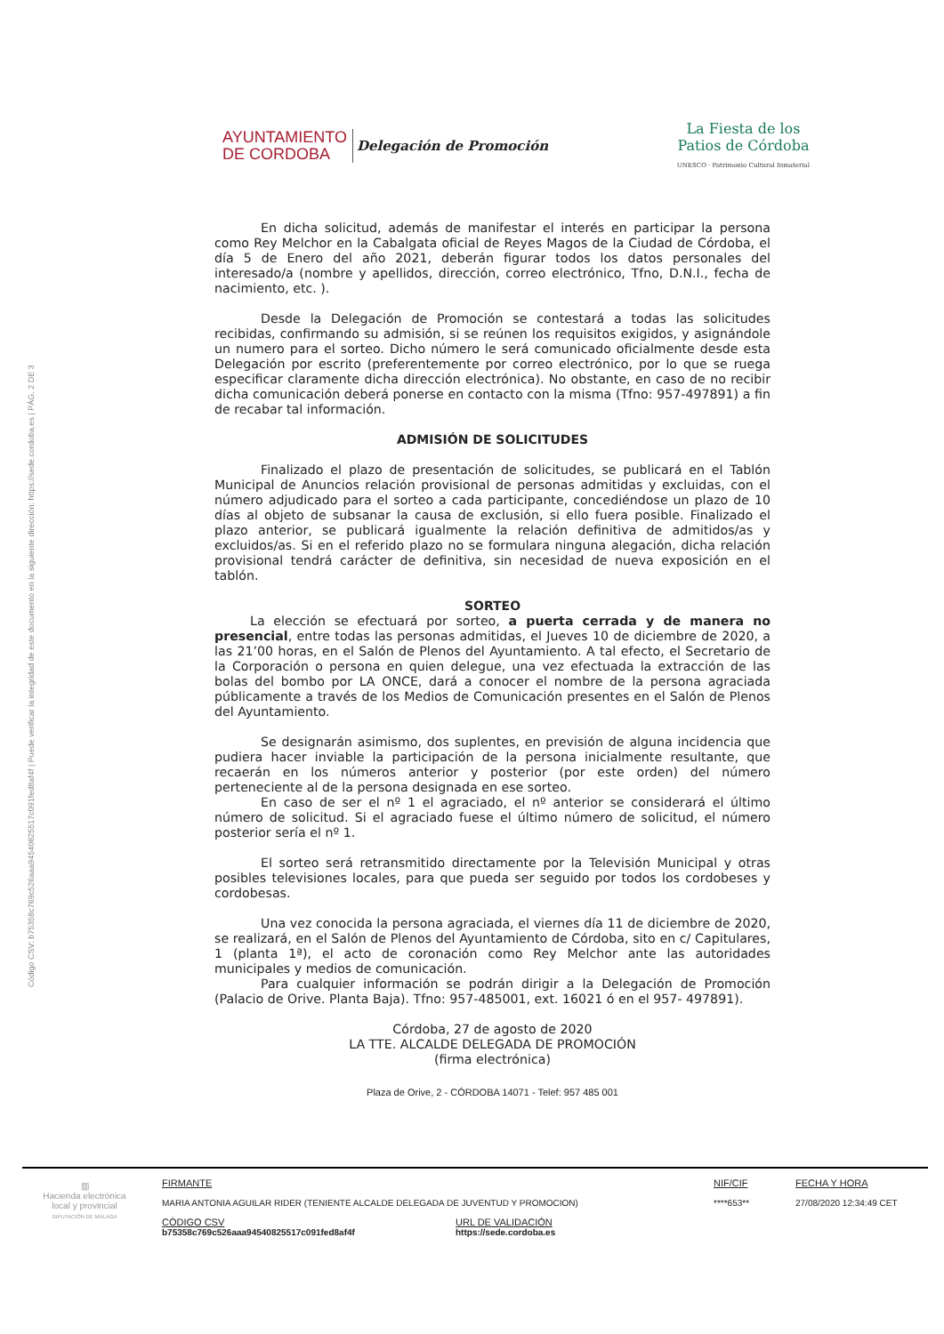Código CSV: b75358c769c526aaa94540825517c091fed8af4f | Puede verificar la integridad de este documento en la siguiente dirección: https://sede.cordoba.es | PÁG. 2 DE 3
AYUNTAMIENTO
DE CORDOBA
Delegación de Promoción
La Fiesta de los
Patios de Córdoba
UNESCO · Patrimonio Cultural Inmaterial
En dicha solicitud, además de manifestar el interés en participar la persona como Rey Melchor en la Cabalgata oficial de Reyes Magos de la Ciudad de Córdoba, el día 5 de Enero del año 2021, deberán figurar todos los datos personales del interesado/a (nombre y apellidos, dirección, correo electrónico, Tfno, D.N.I., fecha de nacimiento, etc. ).
Desde la Delegación de Promoción se contestará a todas las solicitudes recibidas, confirmando su admisión, si se reúnen los requisitos exigidos, y asignándole un numero para el sorteo. Dicho número le será comunicado oficialmente desde esta Delegación por escrito (preferentemente por correo electrónico, por lo que se ruega especificar claramente dicha dirección electrónica). No obstante, en caso de no recibir dicha comunicación deberá ponerse en contacto con la misma (Tfno: 957-497891) a fin de recabar tal información.
ADMISIÓN DE SOLICITUDES
Finalizado el plazo de presentación de solicitudes, se publicará en el Tablón Municipal de Anuncios relación provisional de personas admitidas y excluidas, con el número adjudicado para el sorteo a cada participante, concediéndose un plazo de 10 días al objeto de subsanar la causa de exclusión, si ello fuera posible. Finalizado el plazo anterior, se publicará igualmente la relación definitiva de admitidos/as y excluidos/as. Si en el referido plazo no se formulara ninguna alegación, dicha relación provisional tendrá carácter de definitiva, sin necesidad de nueva exposición en el tablón.
SORTEO
La elección se efectuará por sorteo, a puerta cerrada y de manera no presencial, entre todas las personas admitidas, el Jueves 10 de diciembre de 2020, a las 21’00 horas, en el Salón de Plenos del Ayuntamiento. A tal efecto, el Secretario de la Corporación o persona en quien delegue, una vez efectuada la extracción de las bolas del bombo por LA ONCE, dará a conocer el nombre de la persona agraciada públicamente a través de los Medios de Comunicación presentes en el Salón de Plenos del Ayuntamiento.
Se designarán asimismo, dos suplentes, en previsión de alguna incidencia que pudiera hacer inviable la participación de la persona inicialmente resultante, que recaerán en los números anterior y posterior (por este orden) del número perteneciente al de la persona designada en ese sorteo.
En caso de ser el nº 1 el agraciado, el nº anterior se considerará el último número de solicitud. Si el agraciado fuese el último número de solicitud, el número posterior sería el nº 1.
El sorteo será retransmitido directamente por la Televisión Municipal y otras posibles televisiones locales, para que pueda ser seguido por todos los cordobeses y cordobesas.
Una vez conocida la persona agraciada, el viernes día 11 de diciembre de 2020, se realizará, en el Salón de Plenos del Ayuntamiento de Córdoba, sito en c/ Capitulares, 1 (planta 1ª), el acto de coronación como Rey Melchor ante las autoridades municipales y medios de comunicación.
Para cualquier información se podrán dirigir a la Delegación de Promoción (Palacio de Orive. Planta Baja). Tfno: 957-485001, ext. 16021 ó en el 957- 497891).
Córdoba, 27 de agosto de 2020
LA TTE. ALCALDE DELEGADA DE PROMOCIÓN
(firma electrónica)
Plaza de Orive, 2 - CÓRDOBA 14071 - Telef: 957 485 001
▥
Hacienda electrónica local y provincial
DIPUTACIÓN DE MÁLAGA
FIRMANTE
MARIA ANTONIA AGUILAR RIDER (TENIENTE ALCALDE DELEGADA DE JUVENTUD Y PROMOCION)
NIF/CIF
****653**
FECHA Y HORA
27/08/2020 12:34:49 CET
CÓDIGO CSV
b75358c769c526aaa94540825517c091fed8af4f
URL DE VALIDACIÓN
https://sede.cordoba.es